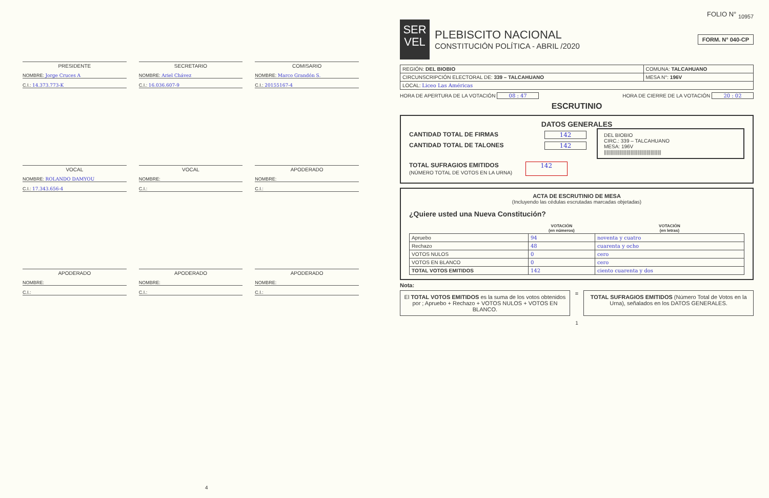PRESIDENTE
NOMBRE: Jorge Cruces A
C.I.: 14.373.773-K
SECRETARIO
NOMBRE: Ariel Chávez
C.I.: 16.036.607-9
COMISARIO
NOMBRE: Marco Grandón S.
C.I.: 20155167-4
VOCAL
NOMBRE: ROLANDO DAMYOU
C.I.: 17.343.656-4
VOCAL
NOMBRE:
C.I.:
APODERADO
NOMBRE:
C.I.:
APODERADO
NOMBRE:
C.I.:
APODERADO
NOMBRE:
C.I.:
APODERADO
NOMBRE:
C.I.:
4
FOLIO N° <sub>10957</sub>
SER
VEL
PLEBISCITO NACIONAL
CONSTITUCIÓN POLÍTICA - ABRIL /2020
FORM. N° 040-CP
| REGIÓN: DEL BIOBIO | COMUNA: TALCAHUANO |
| CIRCUNSCRIPCIÓN ELECTORAL DE: 339 – TALCAHUANO | MESA N°: 196V |
| LOCAL: Liceo Las Américas | |
HORA DE APERTURA DE LA VOTACIÓN 08 : 47 HORA DE CIERRE DE LA VOTACIÓN 20 : 02
ESCRUTINIO
DATOS GENERALES
CANTIDAD TOTAL DE FIRMAS 142
CANTIDAD TOTAL DE TALONES 142
DEL BIOBIO
CIRC.: 339 – TALCAHUANO
MESA: 196V
|||||||||||||||||||||||||||||||||||||||||||
TOTAL SUFRAGIOS EMITIDOS
(NÚMERO TOTAL DE VOTOS EN LA URNA) 142
ACTA DE ESCRUTINIO DE MESA
(Incluyendo las cédulas escrutadas marcadas objetadas)
¿Quiere usted una Nueva Constitución?
| | VOTACIÓN (en números) | VOTACIÓN (en letras) |
| --- | --- | --- |
| Apruebo | 94 | noventa y cuatro |
| Rechazo | 48 | cuarenta y ocho |
| VOTOS NULOS | 0 | cero |
| VOTOS EN BLANCO | 0 | cero |
| TOTAL VOTOS EMITIDOS | 142 | ciento cuarenta y dos |
Nota:
El TOTAL VOTOS EMITIDOS es la suma de los votos obtenidos por ; Apruebo + Rechazo + VOTOS NULOS + VOTOS EN BLANCO.
=
TOTAL SUFRAGIOS EMITIDOS (Número Total de Votos en la Urna), señalados en los DATOS GENERALES.
1